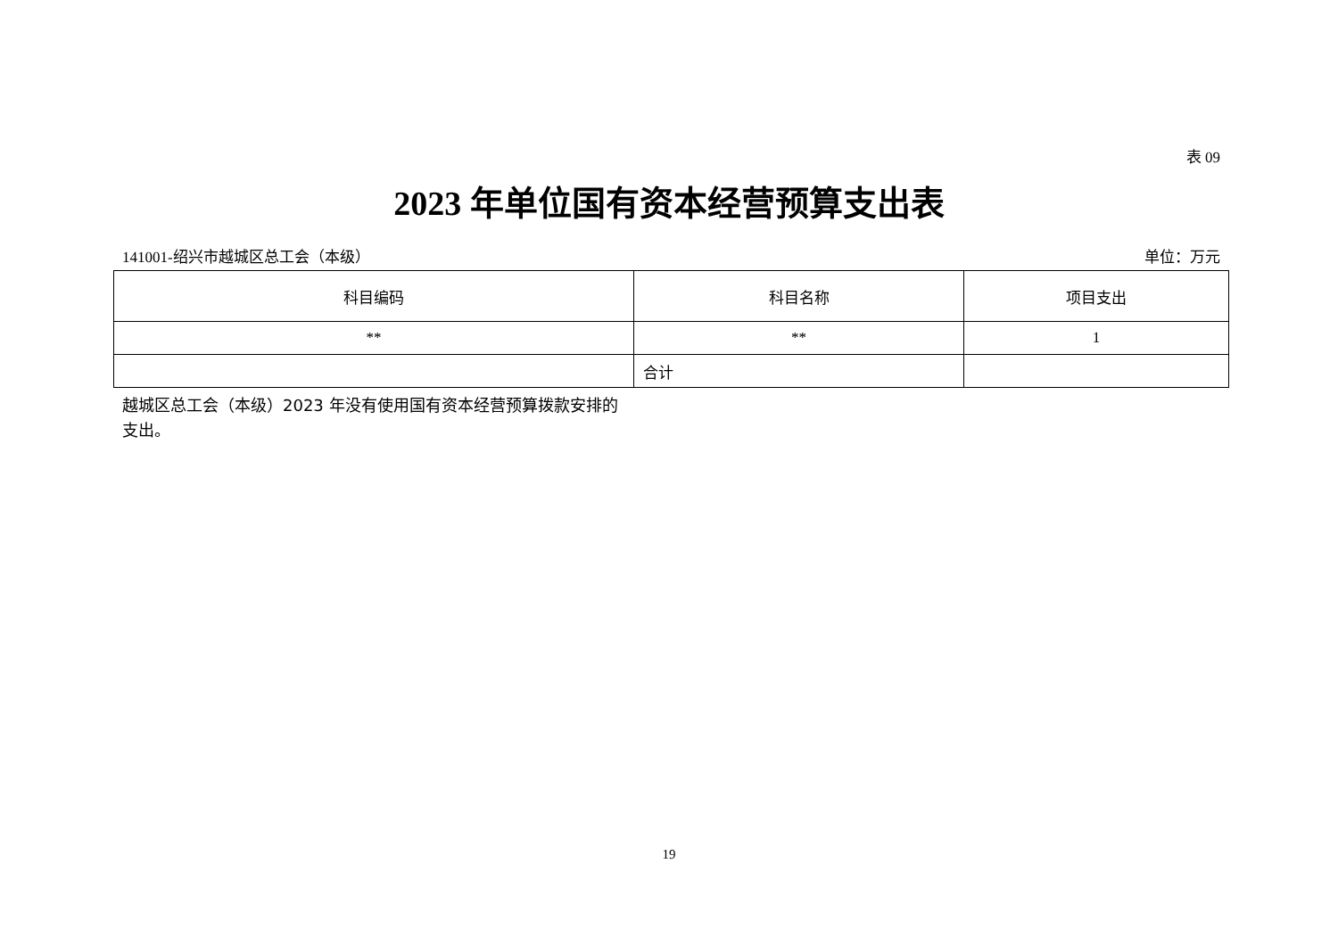表 09
2023 年单位国有资本经营预算支出表
141001-绍兴市越城区总工会（本级） 单位：万元
| 科目编码 | 科目名称 | 项目支出 |
| --- | --- | --- |
| ** | ** | 1 |
| | 合计 | |
越城区总工会（本级）2023 年没有使用国有资本经营预算拨款安排的支出。
19